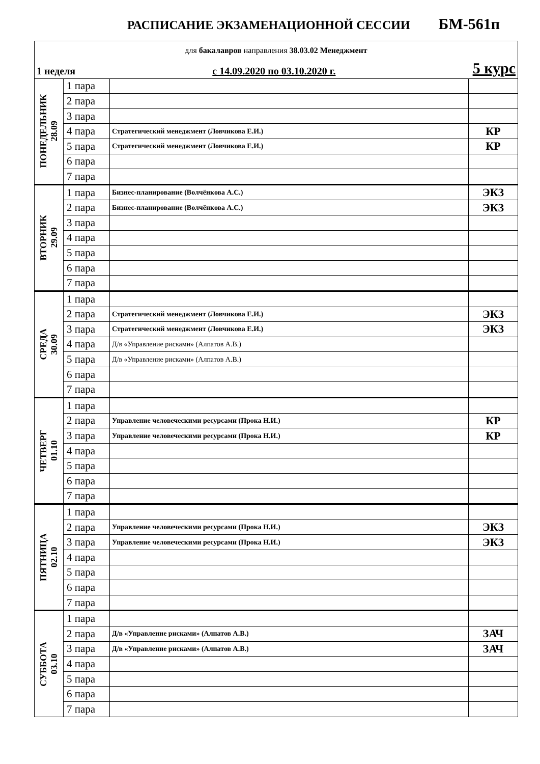РАСПИСАНИЕ ЭКЗАМЕНАЦИОННОЙ СЕССИИ БМ-561п
| для бакалавров направления 38.03.02 Менеджмент | | | |
| 1 неделя с 14.09.2020 по 03.10.2020 г. 5 курс | | | |
| ПОНЕДЕЛЬНИК 28.09 | 1 пара | | |
| | 2 пара | | |
| | 3 пара | | |
| | 4 пара | Стратегический менеджмент (Ловчикова Е.И.) | КР |
| | 5 пара | Стратегический менеджмент (Ловчикова Е.И.) | КР |
| | 6 пара | | |
| | 7 пара | | |
| ВТОРНИК 29.09 | 1 пара | Бизнес-планирование (Волчёнкова А.С.) | ЭКЗ |
| | 2 пара | Бизнес-планирование (Волчёнкова А.С.) | ЭКЗ |
| | 3 пара | | |
| | 4 пара | | |
| | 5 пара | | |
| | 6 пара | | |
| | 7 пара | | |
| СРЕДА 30.09 | 1 пара | | |
| | 2 пара | Стратегический менеджмент (Ловчикова Е.И.) | ЭКЗ |
| | 3 пара | Стратегический менеджмент (Ловчикова Е.И.) | ЭКЗ |
| | 4 пара | Д/в «Управление рисками» (Алпатов А.В.) | |
| | 5 пара | Д/в «Управление рисками» (Алпатов А.В.) | |
| | 6 пара | | |
| | 7 пара | | |
| ЧЕТВЕРГ 01.10 | 1 пара | | |
| | 2 пара | Управление человеческими ресурсами (Прока Н.И.) | КР |
| | 3 пара | Управление человеческими ресурсами (Прока Н.И.) | КР |
| | 4 пара | | |
| | 5 пара | | |
| | 6 пара | | |
| | 7 пара | | |
| ПЯТНИЦА 02.10 | 1 пара | | |
| | 2 пара | Управление человеческими ресурсами (Прока Н.И.) | ЭКЗ |
| | 3 пара | Управление человеческими ресурсами (Прока Н.И.) | ЭКЗ |
| | 4 пара | | |
| | 5 пара | | |
| | 6 пара | | |
| | 7 пара | | |
| СУББОТА 03.10 | 1 пара | | |
| | 2 пара | Д/в «Управление рисками» (Алпатов А.В.) | ЗАЧ |
| | 3 пара | Д/в «Управление рисками» (Алпатов А.В.) | ЗАЧ |
| | 4 пара | | |
| | 5 пара | | |
| | 6 пара | | |
| | 7 пара | | |